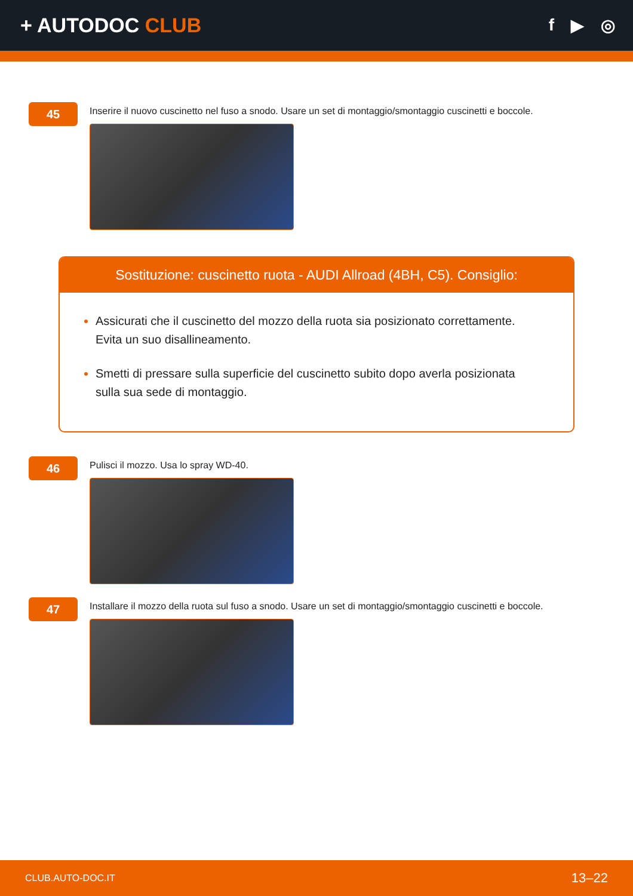+ AUTODOC CLUB
f ▶ ◎
45
Inserire il nuovo cuscinetto nel fuso a snodo. Usare un set di montaggio/smontaggio cuscinetti e boccole.
Sostituzione: cuscinetto ruota - AUDI Allroad (4BH, C5). Consiglio:
Assicurati che il cuscinetto del mozzo della ruota sia posizionato correttamente. Evita un suo disallineamento.
Smetti di pressare sulla superficie del cuscinetto subito dopo averla posizionata sulla sua sede di montaggio.
46
Pulisci il mozzo. Usa lo spray WD-40.
47
Installare il mozzo della ruota sul fuso a snodo. Usare un set di montaggio/smontaggio cuscinetti e boccole.
CLUB.AUTO-DOC.IT 13–22